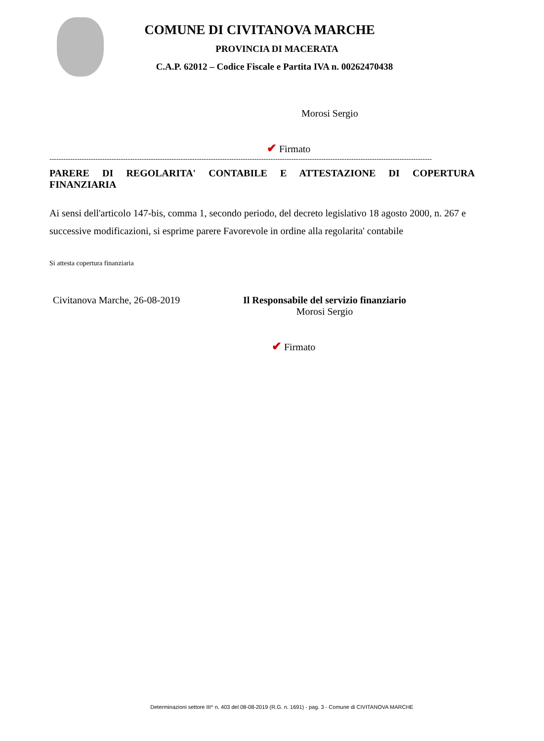COMUNE DI CIVITANOVA MARCHE
PROVINCIA DI MACERATA
C.A.P. 62012 – Codice Fiscale e Partita IVA n. 00262470438
Morosi Sergio
✔ Firmato
----------------------------------------------------------------------------------------------------------------------------------------------------------------------
PARERE DI REGOLARITA' CONTABILE E ATTESTAZIONE DI COPERTURA
FINANZIARIA
Ai sensi dell'articolo 147-bis, comma 1, secondo periodo, del decreto legislativo 18 agosto 2000, n. 267 e successive modificazioni, si esprime parere Favorevole in ordine alla regolarita' contabile
Si attesta copertura finanziaria
Civitanova Marche, 26-08-2019 Il Responsabile del servizio finanziario
Morosi Sergio
✔ Firmato
Determinazioni settore III^ n. 403 del 08-08-2019 (R.G. n. 1691) - pag. 3 - Comune di CIVITANOVA MARCHE